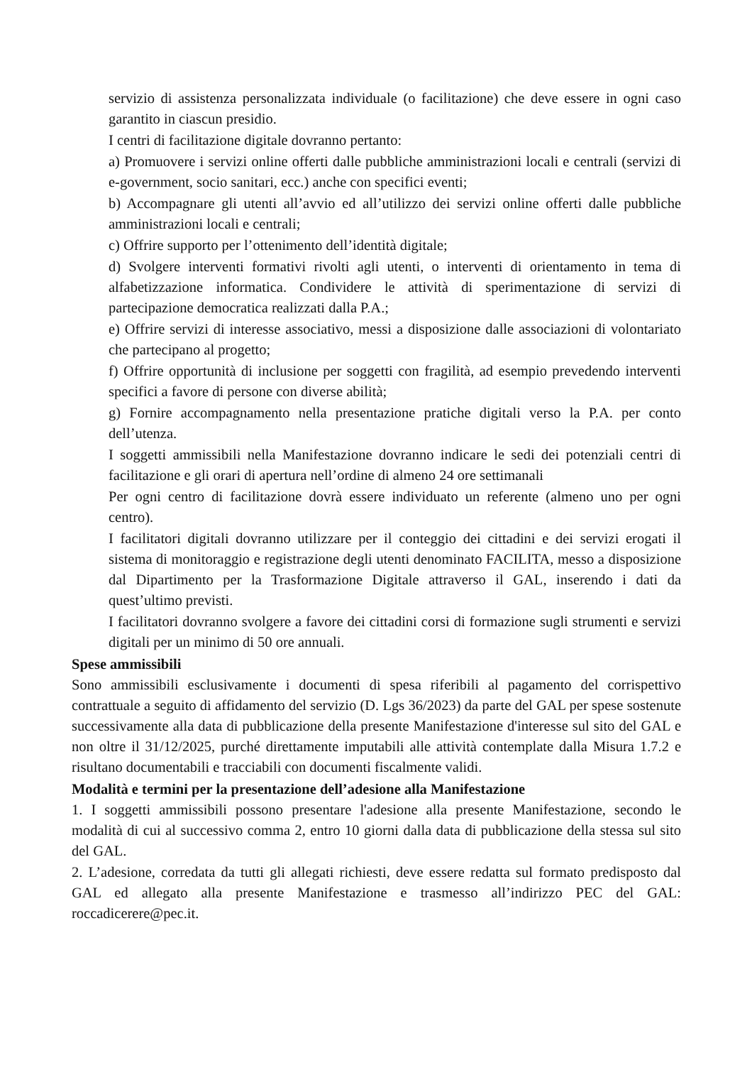servizio di assistenza personalizzata individuale (o facilitazione) che deve essere in ogni caso garantito in ciascun presidio.
I centri di facilitazione digitale dovranno pertanto:
a) Promuovere i servizi online offerti dalle pubbliche amministrazioni locali e centrali (servizi di e-government, socio sanitari, ecc.) anche con specifici eventi;
b) Accompagnare gli utenti all’avvio ed all’utilizzo dei servizi online offerti dalle pubbliche amministrazioni locali e centrali;
c) Offrire supporto per l’ottenimento dell’identità digitale;
d) Svolgere interventi formativi rivolti agli utenti, o interventi di orientamento in tema di alfabetizzazione informatica. Condividere le attività di sperimentazione di servizi di partecipazione democratica realizzati dalla P.A.;
e) Offrire servizi di interesse associativo, messi a disposizione dalle associazioni di volontariato che partecipano al progetto;
f) Offrire opportunità di inclusione per soggetti con fragilità, ad esempio prevedendo interventi specifici a favore di persone con diverse abilità;
g) Fornire accompagnamento nella presentazione pratiche digitali verso la P.A. per conto dell’utenza.
I soggetti ammissibili nella Manifestazione dovranno indicare le sedi dei potenziali centri di facilitazione e gli orari di apertura nell’ordine di almeno 24 ore settimanali
Per ogni centro di facilitazione dovrà essere individuato un referente (almeno uno per ogni centro).
I facilitatori digitali dovranno utilizzare per il conteggio dei cittadini e dei servizi erogati il sistema di monitoraggio e registrazione degli utenti denominato FACILITA, messo a disposizione dal Dipartimento per la Trasformazione Digitale attraverso il GAL, inserendo i dati da quest’ultimo previsti.
I facilitatori dovranno svolgere a favore dei cittadini corsi di formazione sugli strumenti e servizi digitali per un minimo di 50 ore annuali.
Spese ammissibili
Sono ammissibili esclusivamente i documenti di spesa riferibili al pagamento del corrispettivo contrattuale a seguito di affidamento del servizio (D. Lgs 36/2023) da parte del GAL per spese sostenute successivamente alla data di pubblicazione della presente Manifestazione d'interesse sul sito del GAL e non oltre il 31/12/2025, purché direttamente imputabili alle attività contemplate dalla Misura 1.7.2 e risultano documentabili e tracciabili con documenti fiscalmente validi.
Modalità e termini per la presentazione dell’adesione alla Manifestazione
1. I soggetti ammissibili possono presentare l'adesione alla presente Manifestazione, secondo le modalità di cui al successivo comma 2, entro 10 giorni dalla data di pubblicazione della stessa sul sito del GAL.
2. L’adesione, corredata da tutti gli allegati richiesti, deve essere redatta sul formato predisposto dal GAL ed allegato alla presente Manifestazione e trasmesso all’indirizzo PEC del GAL: roccadicerere@pec.it.